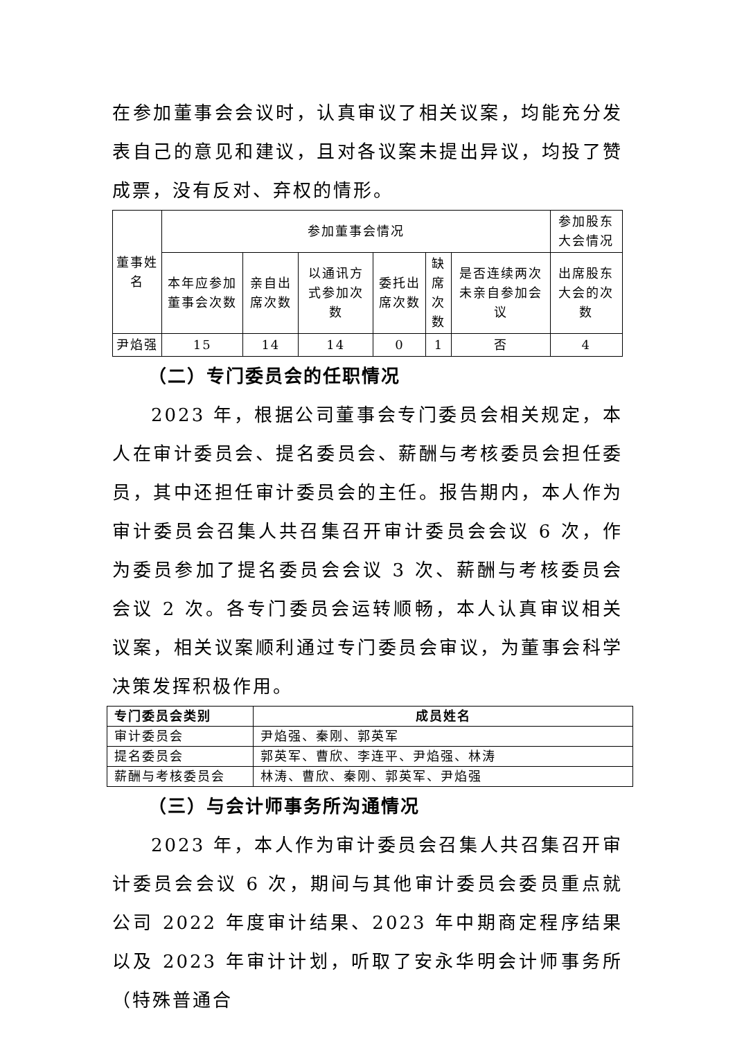在参加董事会会议时，认真审议了相关议案，均能充分发表自己的意见和建议，且对各议案未提出异议，均投了赞成票，没有反对、弃权的情形。
| 董事姓名 | 参加董事会情况 | | | | | | 参加股东大会情况 |
| | 本年应参加董事会次数 | 亲自出席次数 | 以通讯方式参加次数 | 委托出席次数 | 缺席次数 | 是否连续两次未亲自参加会议 | 出席股东大会的次数 |
| 尹焰强 | 15 | 14 | 14 | 0 | 1 | 否 | 4 |
（二）专门委员会的任职情况
2023 年，根据公司董事会专门委员会相关规定，本人在审计委员会、提名委员会、薪酬与考核委员会担任委员，其中还担任审计委员会的主任。报告期内，本人作为审计委员会召集人共召集召开审计委员会会议 6 次，作为委员参加了提名委员会会议 3 次、薪酬与考核委员会会议 2 次。各专门委员会运转顺畅，本人认真审议相关议案，相关议案顺利通过专门委员会审议，为董事会科学决策发挥积极作用。
| 专门委员会类别 | 成员姓名 |
| --- | --- |
| 审计委员会 | 尹焰强、秦刚、郭英军 |
| 提名委员会 | 郭英军、曹欣、李连平、尹焰强、林涛 |
| 薪酬与考核委员会 | 林涛、曹欣、秦刚、郭英军、尹焰强 |
（三）与会计师事务所沟通情况
2023 年，本人作为审计委员会召集人共召集召开审计委员会会议 6 次，期间与其他审计委员会委员重点就公司 2022 年度审计结果、2023 年中期商定程序结果以及 2023 年审计计划，听取了安永华明会计师事务所（特殊普通合